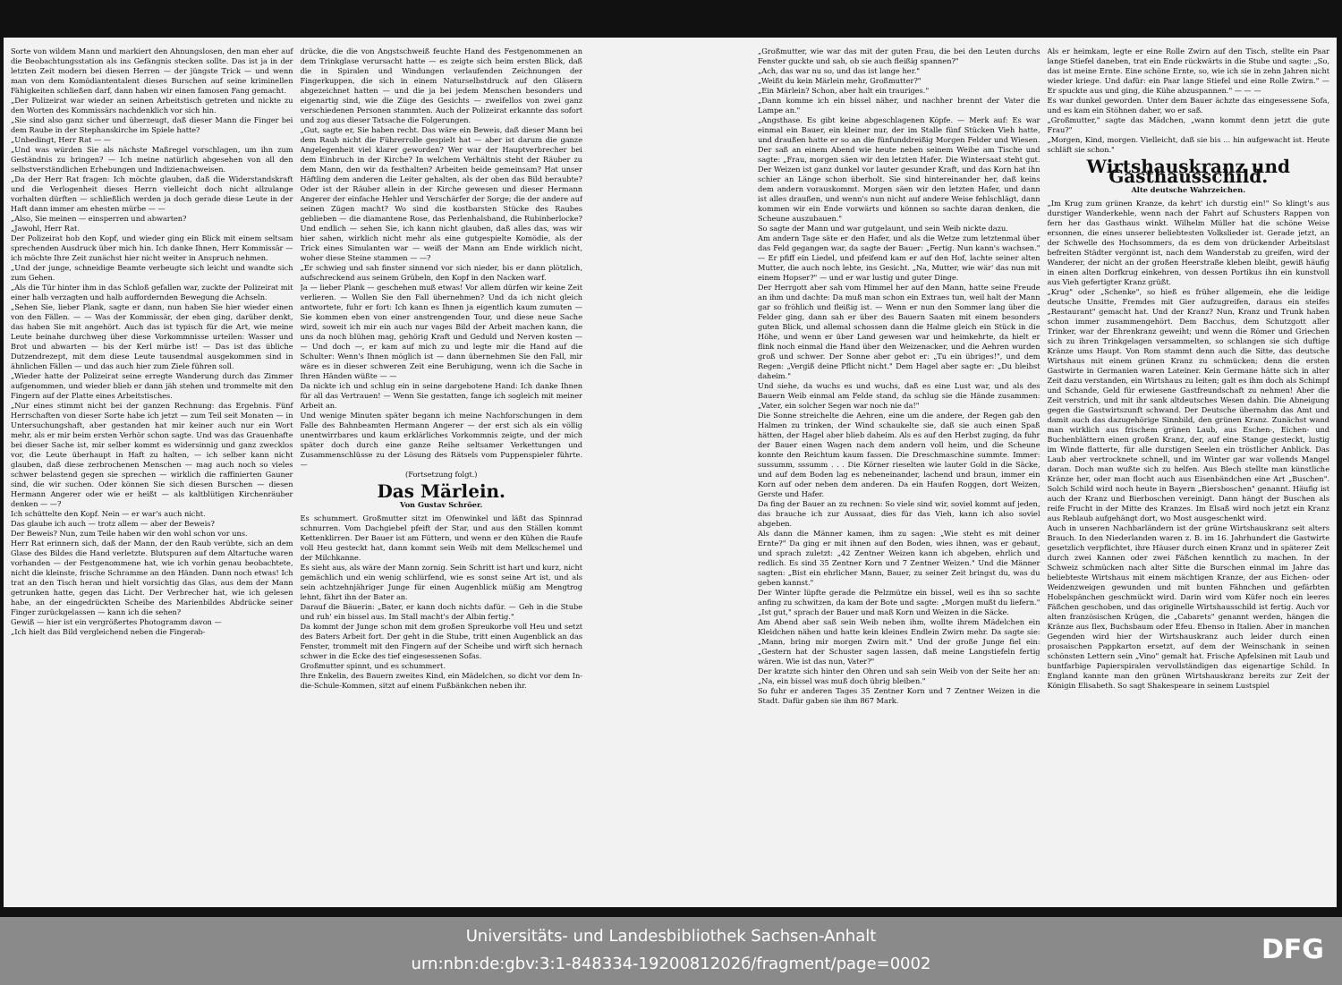Sorte von wildem Mann und markiert den Ahnungslosen, den man eher auf die Beobachtungsstation als ins Gefängnis stecken sollte. Das ist ja in der letzten Zeit modern bei diesen Herren — der jüngste Trick — und wenn man von dem Komödiantentalent dieses Burschen auf seine kriminellen Fähigkeiten schließen darf, dann haben wir einen famosen Fang gemacht.
„Der Polizeirat war wieder an seinen Arbeitstisch getreten und nickte zu den Worten des Kommissärs nachdenklich vor sich hin.
„Sie sind also ganz sicher und überzeugt, daß dieser Mann die Finger bei dem Raube in der Stephanskirche im Spiele hatte?
„Unbedingt, Herr Rat — —
„Und was würden Sie als nächste Maßregel vorschlagen, um ihn zum Geständnis zu bringen? — Ich meine natürlich abgesehen von all den selbstverständlichen Erhebungen und Indizienachweisen.
„Da der Herr Rat fragen: Ich möchte glauben, daß die Widerstandskraft und die Verlogenheit dieses Herrn vielleicht doch nicht allzulange vorhalten dürften — schließlich werden ja doch gerade diese Leute in der Haft dann immer am ehesten mürbe — —
„Also, Sie meinen — einsperren und abwarten?
„Jawohl, Herr Rat.
Der Polizeirat hob den Kopf, und wieder ging ein Blick mit einem seltsam sprechenden Ausdruck über mich hin. Ich danke Ihnen, Herr Kommissär — ich möchte Ihre Zeit zunächst hier nicht weiter in Anspruch nehmen.
„Und der junge, schneidige Beamte verbeugte sich leicht und wandte sich zum Gehen.
„Als die Tür hinter ihm in das Schloß gefallen war, zuckte der Polizeirat mit einer halb verzagten und halb auffordernden Bewegung die Achseln.
„Sehen Sie, lieber Plank, sagte er dann, nun haben Sie hier wieder einen von den Fällen. — — Was der Kommissär, der eben ging, darüber denkt, das haben Sie mit angehört. Auch das ist typisch für die Art, wie meine Leute beinahe durchweg über diese Vorkommnisse urteilen: Wasser und Brot und abwarten — bis der Kerl mürbe ist! — Das ist das übliche Dutzendrezept, mit dem diese Leute tausendmal ausgekommen sind in ähnlichen Fällen — und das auch hier zum Ziele führen soll.
„Wieder hatte der Polizeirat seine erregte Wanderung durch das Zimmer aufgenommen, und wieder blieb er dann jäh stehen und trommelte mit den Fingern auf der Platte eines Arbeitstisches.
„Nur eines stimmt nicht bei der ganzen Rechnung: das Ergebnis. Fünf Herrschaften von dieser Sorte habe ich jetzt — zum Teil seit Monaten — in Untersuchungshaft, aber gestanden hat mir keiner auch nur ein Wort mehr, als er mir beim ersten Verhör schon sagte. Und was das Grauenhafte bei dieser Sache ist, mir selber kommt es widersinnig und ganz zwecklos vor, die Leute überhaupt in Haft zu halten, — ich selber kann nicht glauben, daß diese zerbrochenen Menschen — mag auch noch so vieles schwer belastend gegen sie sprechen — wirklich die raffinierten Gauner sind, die wir suchen. Oder können Sie sich diesen Burschen — diesen Hermann Angerer oder wie er heißt — als kaltblütigen Kirchenräuber denken — —?
Ich schüttelte den Kopf. Nein — er war's auch nicht.
Das glaube ich auch — trotz allem — aber der Beweis?
Der Beweis? Nun, zum Teile haben wir den wohl schon vor uns.
Herr Rat erinnern sich, daß der Mann, der den Raub verübte, sich an dem Glase des Bildes die Hand verletzte. Blutspuren auf dem Altartuche waren vorhanden — der Festgenommene hat, wie ich vorhin genau beobachtete, nicht die kleinste, frische Schramme an den Händen. Dann noch etwas! Ich trat an den Tisch heran und hielt vorsichtig das Glas, aus dem der Mann getrunken hatte, gegen das Licht. Der Verbrecher hat, wie ich gelesen habe, an der eingedrückten Scheibe des Marienbildes Abdrücke seiner Finger zurückgelassen — kann ich die sehen?
Gewiß — hier ist ein vergrößertes Photogramm davon —
„Ich hielt das Bild vergleichend neben die Fingerab-
drücke, die die von Angstschweiß feuchte Hand des Festgenommenen an dem Trinkglase verursacht hatte — es zeigte sich beim ersten Blick, daß die in Spiralen und Windungen verlaufenden Zeichnungen der Fingerkuppen, die sich in einem Naturselbstdruck auf den Gläsern abgezeichnet hatten — und die ja bei jedem Menschen besonders und eigenartig sind, wie die Züge des Gesichts — zweifellos von zwei ganz verschiedenen Personen stammten. Auch der Polizeirat erkannte das sofort und zog aus dieser Tatsache die Folgerungen.
„Gut, sagte er, Sie haben recht. Das wäre ein Beweis, daß dieser Mann bei dem Raub nicht die Führerrolle gespielt hat — aber ist darum die ganze Angelegenheit viel klarer geworden? Wer war der Hauptverbrecher bei dem Einbruch in der Kirche? In welchem Verhältnis steht der Räuber zu dem Mann, den wir da festhalten? Arbeiten beide gemeinsam? Hat unser Häftling dem anderen die Leiter gehalten, als der oben das Bild beraubte? Oder ist der Räuber allein in der Kirche gewesen und dieser Hermann Angerer der einfache Hehler und Verschärfer der Sorge; die der andere auf seinen Zügen macht? Wo sind die kostbarsten Stücke des Raubes geblieben — die diamantene Rose, das Perlenhalsband, die Rubinberlocke? Und endlich — sehen Sie, ich kann nicht glauben, daß alles das, was wir hier sahen, wirklich nicht mehr als eine gutgespielte Komödie, als der Trick eines Simulanten war — weiß der Mann am Ende wirklich nicht, woher diese Steine stammen — —?
„Er schwieg und sah finster sinnend vor sich nieder, bis er dann plötzlich, aufschreckend aus seinem Grübeln, den Kopf in den Nacken warf.
Ja — lieber Plank — geschehen muß etwas! Vor allem dürfen wir keine Zeit verlieren. — Wollen Sie den Fall übernehmen? Und da ich nicht gleich antwortete, fuhr er fort: Ich kann es Ihnen ja eigentlich kaum zumuten — Sie kommen eben von einer anstrengenden Tour, und diese neue Sache wird, soweit ich mir ein auch nur vages Bild der Arbeit machen kann, die uns da noch blühen mag, gehörig Kraft und Geduld und Nerven kosten — — Und doch —, er kam auf mich zu und legte mir die Hand auf die Schulter: Wenn's Ihnen möglich ist — dann übernehmen Sie den Fall, mir wäre es in dieser schweren Zeit eine Beruhigung, wenn ich die Sache in Ihren Händen wüßte — —
Da nickte ich und schlug ein in seine dargebotene Hand: Ich danke Ihnen für all das Vertrauen! — Wenn Sie gestatten, fange ich sogleich mit meiner Arbeit an.
Und wenige Minuten später begann ich meine Nachforschungen in dem Falle des Bahnbeamten Hermann Angerer — der erst sich als ein völlig unentwirrbares und kaum erklärliches Vorkommnis zeigte, und der mich später doch durch eine ganze Reihe seltsamer Verkettungen und Zusammenschlüsse zu der Lösung des Rätsels vom Puppenspieler führte. —
(Fortsetzung folgt.)
Das Märlein.
Von Gustav Schröer.
Es schummert. Großmutter sitzt im Ofenwinkel und läßt das Spinnrad schnurren. Vom Dachgiebel pfeift der Star, und aus den Ställen kommt Kettenklirren. Der Bauer ist am Füttern, und wenn er den Kühen die Raufe voll Heu gesteckt hat, dann kommt sein Weib mit dem Melkschemel und der Milchkanne.
Es sieht aus, als wäre der Mann zornig. Sein Schritt ist hart und kurz, nicht gemächlich und ein wenig schlürfend, wie es sonst seine Art ist, und als sein achtzehnjähriger Junge für einen Augenblick müßig am Mengtrog lehnt, fährt ihn der Bater an.
Darauf die Bäuerin: „Bater, er kann doch nichts dafür. — Geh in die Stube und ruh' ein bissel aus. Im Stall macht's der Albin fertig."
Da kommt der Junge schon mit dem großen Spreukorbe voll Heu und setzt des Baters Arbeit fort. Der geht in die Stube, tritt einen Augenblick an das Fenster, trommelt mit den Fingern auf der Scheibe und wirft sich hernach schwer in die Ecke des tief eingesessenen Sofas.
Großmutter spinnt, und es schummert.
Ihre Enkelin, des Bauern zweites Kind, ein Mädelchen, so dicht vor dem In-die-Schule-Kommen, sitzt auf einem Fußbänkchen neben ihr.
„Großmutter, wie war das mit der guten Frau, die bei den Leuten durchs Fenster guckte und sah, ob sie auch fleißig spannen?"
„Ach, das war nu so, und das ist lange her."
„Weißt du kein Märlein mehr, Großmutter?"
„Ein Märlein? Schon, aber halt ein trauriges."
„Dann komme ich ein bissel näher, und nachher brennt der Vater die Lampe an."
„Angsthase. Es gibt keine abgeschlagenen Köpfe. — Merk auf: Es war einmal ein Bauer, ein kleiner nur, der im Stalle fünf Stücken Vieh hatte, und draußen hatte er so an die fünfunddreißig Morgen Felder und Wiesen. Der saß an einem Abend wie heute neben seinem Weibe am Tische und sagte: „Frau, morgen säen wir den letzten Hafer. Die Wintersaat steht gut. Der Weizen ist ganz dunkel vor lauter gesunder Kraft, und das Korn hat ihn schier an Länge schon überholt. Sie sind hintereinander her, daß keins dem andern vorauskommt. Morgen säen wir den letzten Hafer, und dann ist alles draußen, und wenn's nun nicht auf andere Weise fehlschlägt, dann kommen wir ein Ende vorwärts und können so sachte daran denken, die Scheune auszubauen."
So sagte der Mann und war gutgelaunt, und sein Weib nickte dazu.
Am andern Tage säte er den Hafer, und als die Wetze zum letztenmal über das Feld gegangen war, da sagte der Bauer: „Fertig. Nun kann's wachsen." — Er pfiff ein Liedel, und pfeifend kam er auf den Hof, lachte seiner alten Mutter, die auch noch lebte, ins Gesicht. „Na, Mutter, wie wär' das nun mit einem Hopser?" — und er war lustig und guter Dinge.
Der Herrgott aber sah vom Himmel her auf den Mann, hatte seine Freude an ihm und dachte: Da muß man schon ein Extraes tun, weil halt der Mann gar so fröhlich und fleißig ist. — Wenn er nun den Sommer lang über die Felder ging, dann sah er über des Bauern Saaten mit einem besonders guten Blick, und allemal schossen dann die Halme gleich ein Stück in die Höhe, und wenn er über Land gewesen war und heimkehrte, da hielt er flink noch einmal die Hand über den Weizenacker, und die Aehren wurden groß und schwer. Der Sonne aber gebot er: „Tu ein übriges!", und dem Regen: „Vergiß deine Pflicht nicht." Dem Hagel aber sagte er: „Du bleibst daheim."
Und siehe, da wuchs es und wuchs, daß es eine Lust war, und als des Bauern Weib einmal am Felde stand, da schlug sie die Hände zusammen: „Vater, ein solcher Segen war noch nie da!"
Die Sonne streichelte die Aehren, eine um die andere, der Regen gab den Halmen zu trinken, der Wind schaukelte sie, daß sie auch einen Spaß hätten, der Hagel aber blieb daheim. Als es auf den Herbst zuging, da fuhr der Bauer einen Wagen nach dem andern voll heim, und die Scheune konnte den Reichtum kaum fassen. Die Dreschmaschine summte. Immer: sussumm, sssumm . . . Die Körner rieselten wie lauter Gold in die Säcke, und auf dem Boden lag es nebeneinander, lachend und braun, immer ein Korn auf oder neben dem anderen. Da ein Haufen Roggen, dort Weizen, Gerste und Hafer.
Da fing der Bauer an zu rechnen: So viele sind wir, soviel kommt auf jeden, das brauche ich zur Aussaat, dies für das Vieh, kann ich also soviel abgeben.
Als dann die Männer kamen, ihm zu sagen: „Wie steht es mit deiner Ernte?" Da ging er mit ihnen auf den Boden, wies ihnen, was er gebaut, und sprach zuletzt: „42 Zentner Weizen kann ich abgeben, ehrlich und redlich. Es sind 35 Zentner Korn und 7 Zentner Weizen." Und die Männer sagten: „Bist ein ehrlicher Mann, Bauer, zu seiner Zeit bringst du, was du geben kannst."
Der Winter lüpfte gerade die Pelzmütze ein bissel, weil es ihn so sachte anfing zu schwitzen, da kam der Bote und sagte: „Morgen mußt du liefern."
„Ist gut," sprach der Bauer und maß Korn und Weizen in die Säcke.
Am Abend aber saß sein Weib neben ihm, wollte ihrem Mädelchen ein Kleidchen nähen und hatte kein kleines Endlein Zwirn mehr. Da sagte sie: „Mann, bring mir morgen Zwirn mit." Und der große Junge fiel ein: „Gestern hat der Schuster sagen lassen, daß meine Langstiefeln fertig wären. Wie ist das nun, Vater?"
Der kratzte sich hinter den Ohren und sah sein Weib von der Seite her an: „Na, ein bissel was muß doch übrig bleiben."
So fuhr er anderen Tages 35 Zentner Korn und 7 Zentner Weizen in die Stadt. Dafür gaben sie ihm 867 Mark.
Als er heimkam, legte er eine Rolle Zwirn auf den Tisch, stellte ein Paar lange Stiefel daneben, trat ein Ende rückwärts in die Stube und sagte: „So, das ist meine Ernte. Eine schöne Ernte, so, wie ich sie in zehn Jahren nicht wieder kriege. Und dafür: ein Paar lange Stiefel und eine Rolle Zwirn." — Er spuckte aus und ging, die Kühe abzuspannen." — — —
Es war dunkel geworden. Unter dem Bauer ächzte das eingesessene Sofa, und es kam ein Stöhnen daher, wo er saß.
„Großmutter," sagte das Mädchen, „wann kommt denn jetzt die gute Frau?"
„Morgen, Kind, morgen. Vielleicht, daß sie bis ... hin aufgewacht ist. Heute schläft sie schon."
Wirtshauskranz und Gasthausschild.
Alte deutsche Wahrzeichen.
„Im Krug zum grünen Kranze, da kehrt' ich durstig ein!" So klingt's aus durstiger Wanderkehle, wenn nach der Fahrt auf Schusters Rappen von fern her das Gasthaus winkt. Wilhelm Müller hat die schöne Weise ersonnen, die eines unserer beliebtesten Volkslieder ist. Gerade jetzt, an der Schwelle des Hochsommers, da es dem von drückender Arbeitslast befreiten Städter vergönnt ist, nach dem Wanderstab zu greifen, wird der Wanderer, der nicht an der großen Heerstraße kleben bleibt, gewiß häufig in einen alten Dorfkrug einkehren, von dessen Portikus ihn ein kunstvoll aus Vieh gefertigter Kranz grüßt.
„Krug" oder „Schenke", so hieß es früher allgemein, ehe die leidige deutsche Unsitte, Fremdes mit Gier aufzugreifen, daraus ein steifes „Restaurant" gemacht hat. Und der Kranz? Nun, Kranz und Trunk haben schon immer zusammengehört. Dem Bacchus, dem Schutzgott aller Trinker, war der Ehrenkranz geweiht; und wenn die Römer und Griechen sich zu ihren Trinkgelagen versammelten, so schlangen sie sich duftige Kränze ums Haupt. Von Rom stammt denn auch die Sitte, das deutsche Wirtshaus mit einem grünen Kranz zu schmücken; denn die ersten Gastwirte in Germanien waren Lateiner. Kein Germane hätte sich in alter Zeit dazu verstanden, ein Wirtshaus zu leiten; galt es ihm doch als Schimpf und Schande, Geld für erwiesene Gastfreundschaft zu nehmen! Aber die Zeit verstrich, und mit ihr sank altdeutsches Wesen dahin. Die Abneigung gegen die Gastwirtszunft schwand. Der Deutsche übernahm das Amt und damit auch das dazugehörige Sinnbild, den grünen Kranz. Zunächst wand man wirklich aus frischem grünen Laub, aus Eschen-, Eichen- und Buchenblättern einen großen Kranz, der, auf eine Stange gesteckt, lustig im Winde flatterte, für alle durstigen Seelen ein tröstlicher Anblick. Das Laub aber vertrocknete schnell, und im Winter gar war vollends Mangel daran. Doch man wußte sich zu helfen. Aus Blech stellte man künstliche Kränze her, oder man flocht auch aus Eisenbändchen eine Art „Buschen". Solch Schild wird noch heute in Bayern „Biersboschen" genannt. Häufig ist auch der Kranz und Bierboschen vereinigt. Dann hängt der Buschen als reife Frucht in der Mitte des Kranzes. Im Elsaß wird noch jetzt ein Kranz aus Reblaub aufgehängt dort, wo Most ausgeschenkt wird.
Auch in unseren Nachbarländern ist der grüne Wirtshauskranz seit alters Brauch. In den Niederlanden waren z. B. im 16. Jahrhundert die Gastwirte gesetzlich verpflichtet, ihre Häuser durch einen Kranz und in späterer Zeit durch zwei Kannen oder zwei Fäßchen kenntlich zu machen. In der Schweiz schmücken nach alter Sitte die Burschen einmal im Jahre das beliebteste Wirtshaus mit einem mächtigen Kranze, der aus Eichen- oder Weidenzweigen gewunden und mit bunten Fähnchen und gefärbten Hobelspänchen geschmückt wird. Darin wird vom Küfer noch ein leeres Fäßchen geschoben, und das originelle Wirtshausschild ist fertig. Auch vor alten französischen Krügen, die „Cabarets" genannt werden, hängen die Kränze aus Ilex, Buchsbaum oder Efeu. Ebenso in Italien. Aber in manchen Gegenden wird hier der Wirtshauskranz auch leider durch einen prosaischen Pappkarton ersetzt, auf dem der Weinschank in seinen schönsten Lettern sein „Vino" gemalt hat. Frische Apfelsinen mit Laub und buntfarbige Papierspiralen vervollständigen das eigenartige Schild. In England kannte man den grünen Wirtshauskranz bereits zur Zeit der Königin Elisabeth. So sagt Shakespeare in seinem Lustspiel
Universitäts- und Landesbibliothek Sachsen-Anhalt
urn:nbn:de:gbv:3:1-848334-1920081202б/fragment/page=0002
DFG